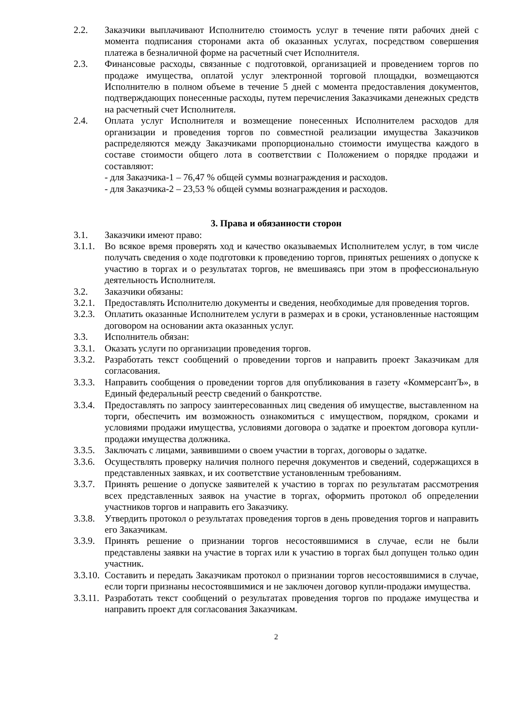2.2. Заказчики выплачивают Исполнителю стоимость услуг в течение пяти рабочих дней с момента подписания сторонами акта об оказанных услугах, посредством совершения платежа в безналичной форме на расчетный счет Исполнителя.
2.3. Финансовые расходы, связанные с подготовкой, организацией и проведением торгов по продаже имущества, оплатой услуг электронной торговой площадки, возмещаются Исполнителю в полном объеме в течение 5 дней с момента предоставления документов, подтверждающих понесенные расходы, путем перечисления Заказчиками денежных средств на расчетный счет Исполнителя.
2.4. Оплата услуг Исполнителя и возмещение понесенных Исполнителем расходов для организации и проведения торгов по совместной реализации имущества Заказчиков распределяются между Заказчиками пропорционально стоимости имущества каждого в составе стоимости общего лота в соответствии с Положением о порядке продажи и составляют:
- для Заказчика-1 – 76,47 % общей суммы вознаграждения и расходов.
- для Заказчика-2 – 23,53 % общей суммы вознаграждения и расходов.
3. Права и обязанности сторон
3.1. Заказчики имеют право:
3.1.1. Во всякое время проверять ход и качество оказываемых Исполнителем услуг, в том числе получать сведения о ходе подготовки к проведению торгов, принятых решениях о допуске к участию в торгах и о результатах торгов, не вмешиваясь при этом в профессиональную деятельность Исполнителя.
3.2. Заказчики обязаны:
3.2.1. Предоставлять Исполнителю документы и сведения, необходимые для проведения торгов.
3.2.3. Оплатить оказанные Исполнителем услуги в размерах и в сроки, установленные настоящим договором на основании акта оказанных услуг.
3.3. Исполнитель обязан:
3.3.1. Оказать услуги по организации проведения торгов.
3.3.2. Разработать текст сообщений о проведении торгов и направить проект Заказчикам для согласования.
3.3.3. Направить сообщения о проведении торгов для опубликования в газету «КоммерсантЪ», в Единый федеральный реестр сведений о банкротстве.
3.3.4. Предоставлять по запросу заинтересованных лиц сведения об имуществе, выставленном на торги, обеспечить им возможность ознакомиться с имуществом, порядком, сроками и условиями продажи имущества, условиями договора о задатке и проектом договора купли-продажи имущества должника.
3.3.5. Заключать с лицами, заявившими о своем участии в торгах, договоры о задатке.
3.3.6. Осуществлять проверку наличия полного перечня документов и сведений, содержащихся в представленных заявках, и их соответствие установленным требованиям.
3.3.7. Принять решение о допуске заявителей к участию в торгах по результатам рассмотрения всех представленных заявок на участие в торгах, оформить протокол об определении участников торгов и направить его Заказчику.
3.3.8. Утвердить протокол о результатах проведения торгов в день проведения торгов и направить его Заказчикам.
3.3.9. Принять решение о признании торгов несостоявшимися в случае, если не были представлены заявки на участие в торгах или к участию в торгах был допущен только один участник.
3.3.10. Составить и передать Заказчикам протокол о признании торгов несостоявшимися в случае, если торги признаны несостоявшимися и не заключен договор купли-продажи имущества.
3.3.11. Разработать текст сообщений о результатах проведения торгов по продаже имущества и направить проект для согласования Заказчикам.
2